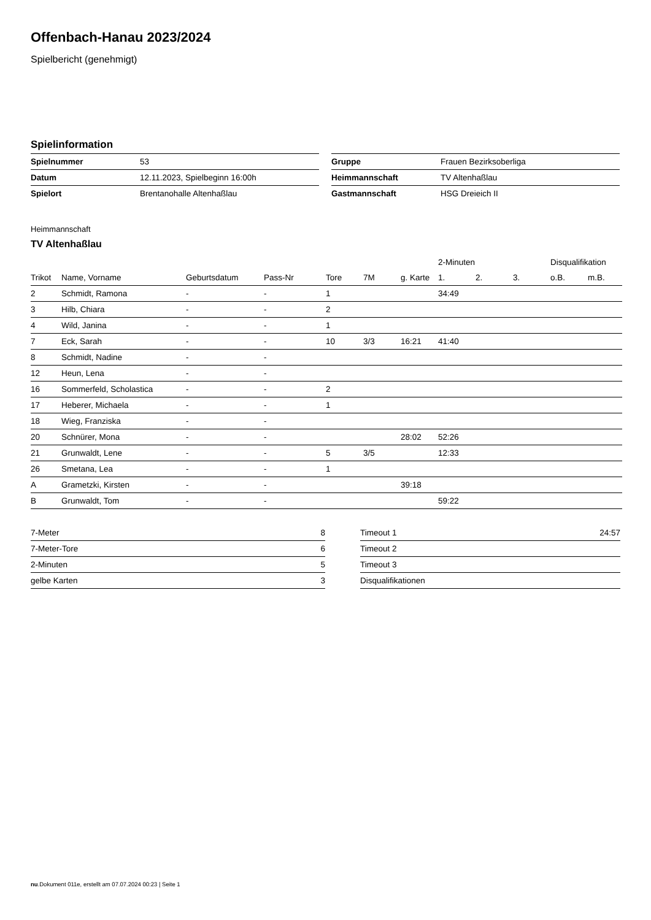Offenbach-Hanau 2023/2024
Spielbericht (genehmigt)
Spielinformation
| Spielnummer | 53 |
| Datum | 12.11.2023, Spielbeginn 16:00h |
| Spielort | Brentanohalle Altenhaßlau |
| Gruppe | Frauen Bezirksoberliga |
| Heimmannschaft | TV Altenhaßlau |
| Gastmannschaft | HSG Dreieich II |
Heimmannschaft
TV Altenhaßlau
| | | | | | | | 2-Minuten | | | Disqualifikation | |
| --- | --- | --- | --- | --- | --- | --- | --- | --- | --- | --- | --- |
| Trikot | Name, Vorname | Geburtsdatum | Pass-Nr | Tore | 7M | g. Karte | 1. | 2. | 3. | o.B. | m.B. |
| 2 | Schmidt, Ramona | - | - | 1 | | | 34:49 | | | | |
| 3 | Hilb, Chiara | - | - | 2 | | | | | | | |
| 4 | Wild, Janina | - | - | 1 | | | | | | | |
| 7 | Eck, Sarah | - | - | 10 | 3/3 | 16:21 | 41:40 | | | | |
| 8 | Schmidt, Nadine | - | - | | | | | | | | |
| 12 | Heun, Lena | - | - | | | | | | | | |
| 16 | Sommerfeld, Scholastica | - | - | 2 | | | | | | | |
| 17 | Heberer, Michaela | - | - | 1 | | | | | | | |
| 18 | Wieg, Franziska | - | - | | | | | | | | |
| 20 | Schnürer, Mona | - | - | | | 28:02 | 52:26 | | | | |
| 21 | Grunwaldt, Lene | - | - | 5 | 3/5 | | 12:33 | | | | |
| 26 | Smetana, Lea | - | - | 1 | | | | | | | |
| A | Grametzki, Kirsten | - | - | | | 39:18 | | | | | |
| B | Grunwaldt, Tom | - | - | | | | 59:22 | | | | |
| 7-Meter | 8 |
| 7-Meter-Tore | 6 |
| 2-Minuten | 5 |
| gelbe Karten | 3 |
| Timeout 1 | 24:57 |
| Timeout 2 | |
| Timeout 3 | |
| Disqualifikationen | |
nu.Dokument 011e, erstellt am 07.07.2024 00:23 | Seite 1